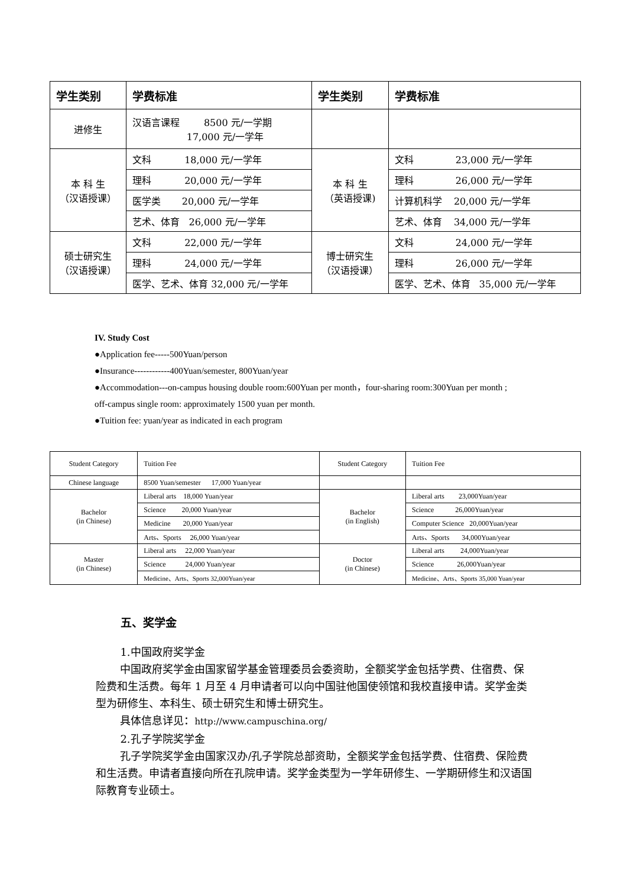| 学生类别 | 学费标准 | 学生类别 | 学费标准 |
| --- | --- | --- | --- |
| 进修生 | 汉语言课程 8500 元/一学期 17,000 元/一学年 | | |
| 本 科 生 （汉语授课） | 文科 18,000 元/一学年 | 本 科 生 （英语授课) | 文科 23,000 元/一学年 |
| | 理科 20,000 元/一学年 | | 理科 26,000 元/一学年 |
| | 医学类 20,000 元/一学年 | | 计算机科学 20,000 元/一学年 |
| | 艺术、体育 26,000 元/一学年 | | 艺术、体育 34,000 元/一学年 |
| 硕士研究生 （汉语授课） | 文科 22,000 元/一学年 | 博士研究生 （汉语授课） | 文科 24,000 元/一学年 |
| | 理科 24,000 元/一学年 | | 理科 26,000 元/一学年 |
| | 医学、艺术、体育 32,000 元/一学年 | | 医学、艺术、体育 35,000 元/一学年 |
IV. Study Cost
●Application fee-----500Yuan/person
●Insurance------------400Yuan/semester, 800Yuan/year
●Accommodation---on-campus housing double room:600Yuan per month，four-sharing room:300Yuan per month ; off-campus single room: approximately 1500 yuan per month.
●Tuition fee: yuan/year as indicated in each program
| Student Category | Tuition Fee | Student Category | Tuition Fee |
| --- | --- | --- | --- |
| Chinese language | 8500 Yuan/semester 17,000 Yuan/year | | |
| Bachelor (in Chinese) | Liberal arts 18,000 Yuan/year | Bachelor (in English) | Liberal arts 23,000Yuan/year |
| | Science 20,000 Yuan/year | | Science 26,000Yuan/year |
| | Medicine 20,000 Yuan/year | | Computer Science 20,000Yuan/year |
| | Arts、Sports 26,000 Yuan/year | | Arts、Sports 34,000Yuan/year |
| Master (in Chinese) | Liberal arts 22,000 Yuan/year | Doctor (in Chinese) | Liberal arts 24,000Yuan/year |
| | Science 24,000 Yuan/year | | Science 26,000Yuan/year |
| | Medicine、Arts、Sports 32,000Yuan/year | | Medicine、Arts、Sports 35,000 Yuan/year |
五、奖学金
1.中国政府奖学金
中国政府奖学金由国家留学基金管理委员会委资助，全额奖学金包括学费、住宿费、保险费和生活费。每年 1 月至 4 月申请者可以向中国驻他国使领馆和我校直接申请。奖学金类型为研修生、本科生、硕士研究生和博士研究生。
具体信息详见：http://www.campuschina.org/
2.孔子学院奖学金
孔子学院奖学金由国家汉办/孔子学院总部资助，全额奖学金包括学费、住宿费、保险费和生活费。申请者直接向所在孔院申请。奖学金类型为一学年研修生、一学期研修生和汉语国际教育专业硕士。